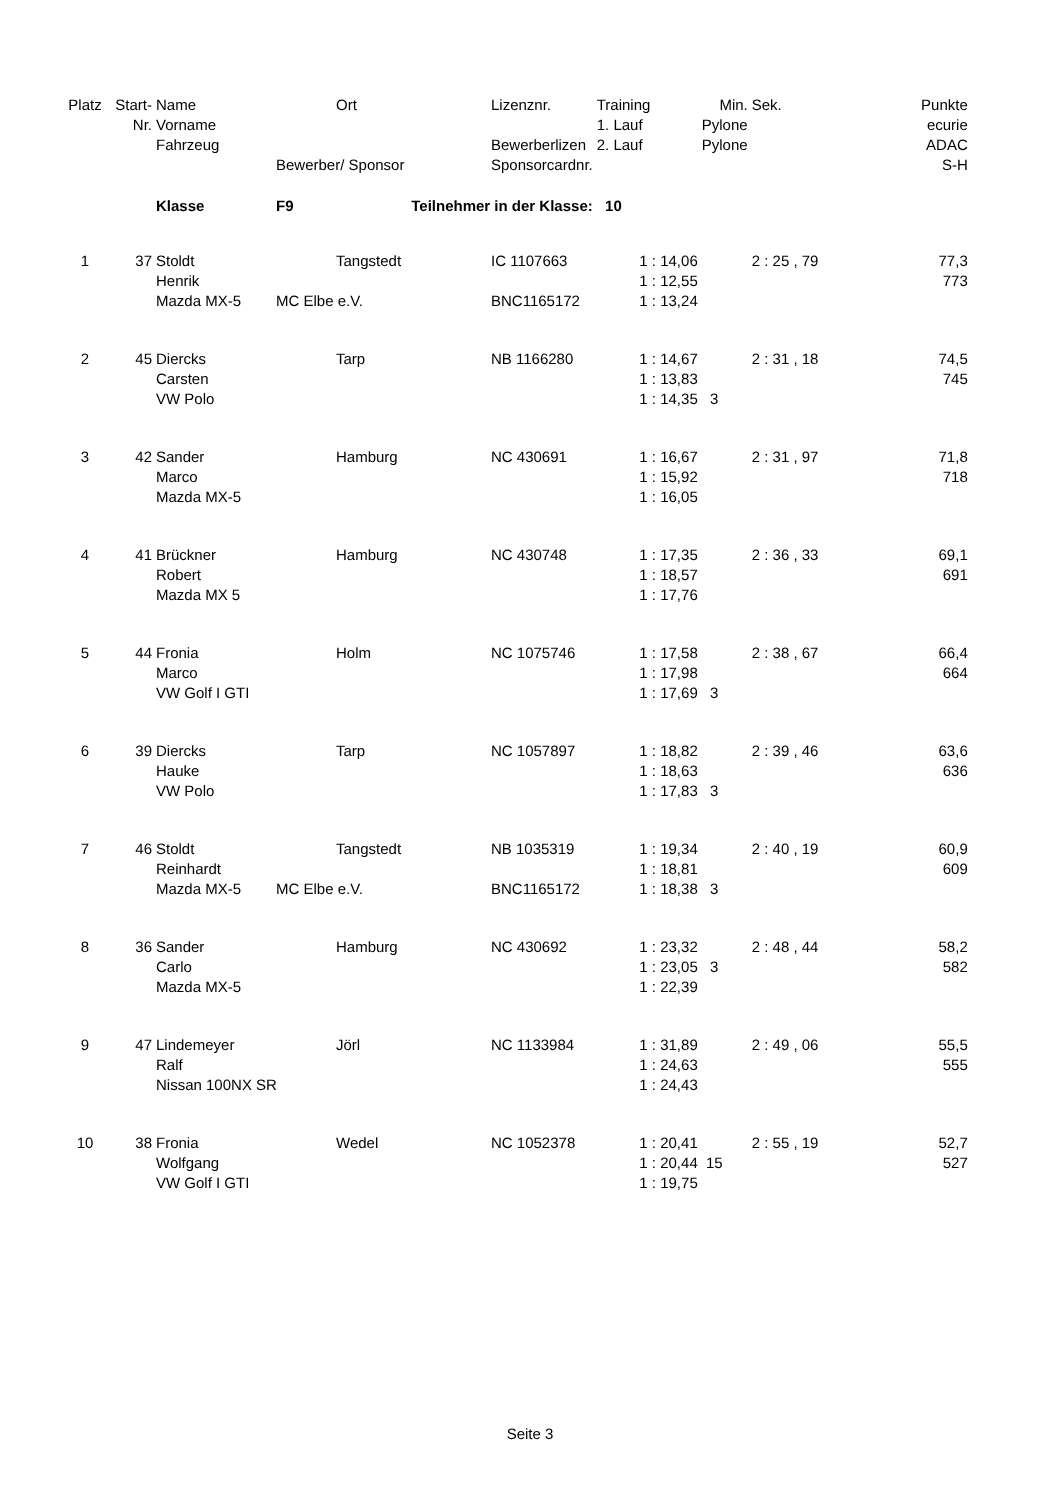| Platz | Start- | Name | | Ort | Lizenznr. | Training | Min. | Sek. | Punkte |
| --- | --- | --- | --- | --- | --- | --- | --- | --- | --- |
| | Nr. | Vorname | | | | 1. Lauf | Pylone | | ecurie |
| | | Fahrzeug | | | Bewerberlizen | 2. Lauf | Pylone | | ADAC |
| | | | Bewerber/ Sponsor | | Sponsorcardnr. | | | | S-H |
| | | Klasse | F9 | Teilnehmer in der Klasse: | | 10 | | | |
| 1 | 37 | Stoldt | | Tangstedt | IC 1107663 | 1 : 14,06 | | 2 : 25 , 79 | 77,3 |
| | | Henrik | | | | 1 : 12,55 | | | 773 |
| | | Mazda MX-5 | MC Elbe e.V. | | BNC1165172 | 1 : 13,24 | | | |
| 2 | 45 | Diercks | | Tarp | NB 1166280 | 1 : 14,67 | | 2 : 31 , 18 | 74,5 |
| | | Carsten | | | | 1 : 13,83 | | | 745 |
| | | VW Polo | | | | 1 : 14,35 | 3 | | |
| 3 | 42 | Sander | | Hamburg | NC 430691 | 1 : 16,67 | | 2 : 31 , 97 | 71,8 |
| | | Marco | | | | 1 : 15,92 | | | 718 |
| | | Mazda MX-5 | | | | 1 : 16,05 | | | |
| 4 | 41 | Brückner | | Hamburg | NC 430748 | 1 : 17,35 | | 2 : 36 , 33 | 69,1 |
| | | Robert | | | | 1 : 18,57 | | | 691 |
| | | Mazda MX 5 | | | | 1 : 17,76 | | | |
| 5 | 44 | Fronia | | Holm | NC 1075746 | 1 : 17,58 | | 2 : 38 , 67 | 66,4 |
| | | Marco | | | | 1 : 17,98 | | | 664 |
| | | VW Golf I GTI | | | | 1 : 17,69 | 3 | | |
| 6 | 39 | Diercks | | Tarp | NC 1057897 | 1 : 18,82 | | 2 : 39 , 46 | 63,6 |
| | | Hauke | | | | 1 : 18,63 | | | 636 |
| | | VW Polo | | | | 1 : 17,83 | 3 | | |
| 7 | 46 | Stoldt | | Tangstedt | NB 1035319 | 1 : 19,34 | | 2 : 40 , 19 | 60,9 |
| | | Reinhardt | | | | 1 : 18,81 | | | 609 |
| | | Mazda MX-5 | MC Elbe e.V. | | BNC1165172 | 1 : 18,38 | 3 | | |
| 8 | 36 | Sander | | Hamburg | NC 430692 | 1 : 23,32 | | 2 : 48 , 44 | 58,2 |
| | | Carlo | | | | 1 : 23,05 | 3 | | 582 |
| | | Mazda MX-5 | | | | 1 : 22,39 | | | |
| 9 | 47 | Lindemeyer | | Jörl | NC 1133984 | 1 : 31,89 | | 2 : 49 , 06 | 55,5 |
| | | Ralf | | | | 1 : 24,63 | | | 555 |
| | | Nissan 100NX SR | | | | 1 : 24,43 | | | |
| 10 | 38 | Fronia | | Wedel | NC 1052378 | 1 : 20,41 | | 2 : 55 , 19 | 52,7 |
| | | Wolfgang | | | | 1 : 20,44 | 15 | | 527 |
| | | VW Golf I GTI | | | | 1 : 19,75 | | | |
Seite 3